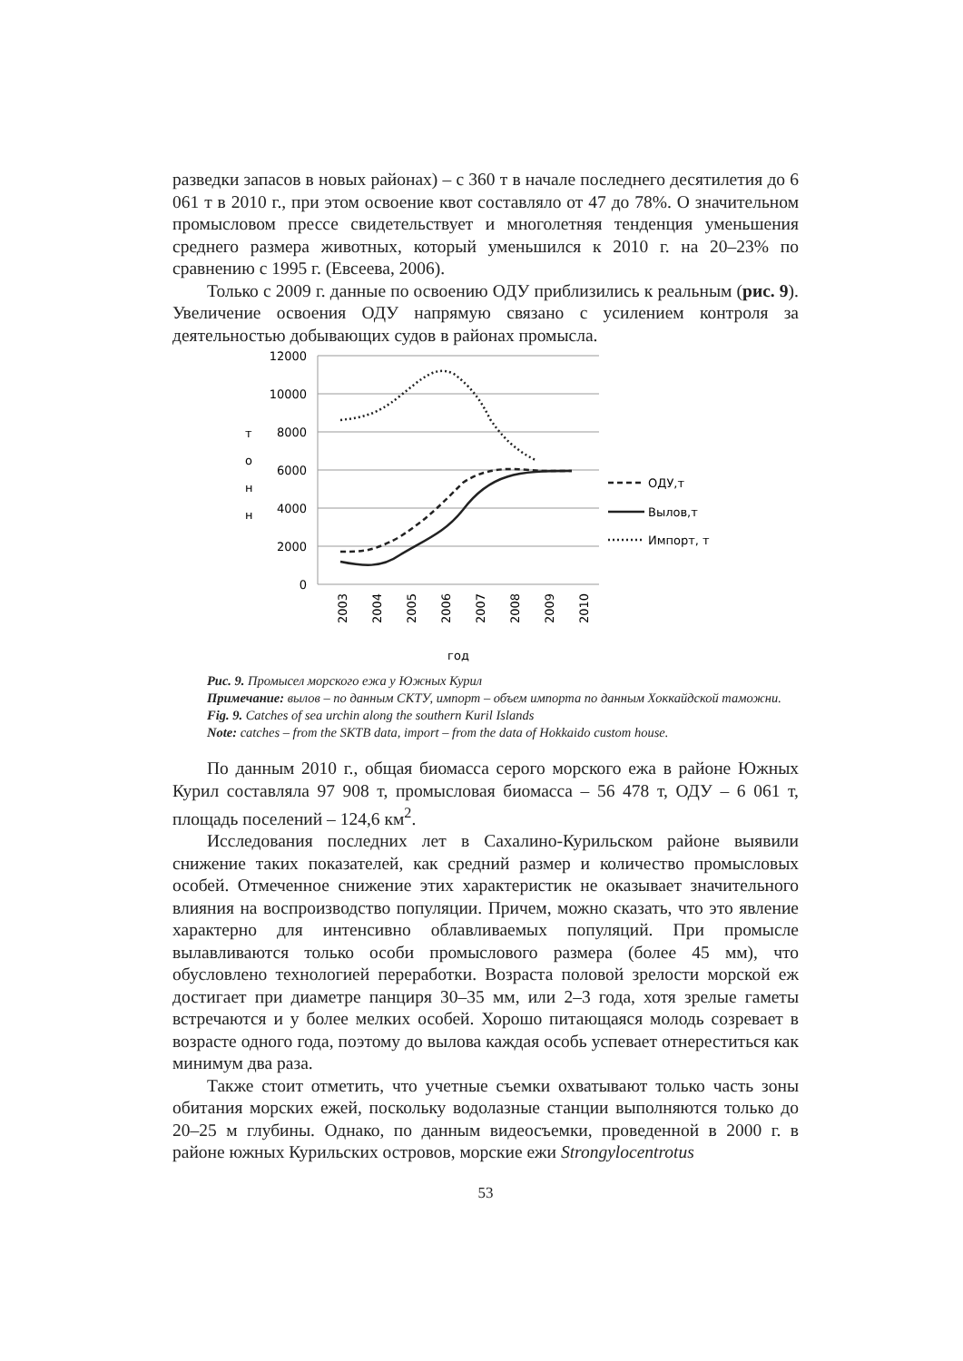разведки запасов в новых районах) – с 360 т в начале последнего десятилетия до 6 061 т в 2010 г., при этом освоение квот составляло от 47 до 78%. О значительном промысловом прессе свидетельствует и многолетняя тенденция уменьшения среднего размера животных, который уменьшился к 2010 г. на 20–23% по сравнению с 1995 г. (Евсеева, 2006).
Только с 2009 г. данные по освоению ОДУ приблизились к реальным (рис. 9). Увеличение освоения ОДУ напрямую связано с усилением контроля за деятельностью добывающих судов в районах промысла.
12000
10000
8000
6000
4000
2000
0
т
о
н
н
2003
2004
2005
2006
2007
2008
2009
2010
год
ОДУ,т
Вылов,т
Импорт, т
Рис. 9. Промысел морского ежа у Южных Курил
Примечание: вылов – по данным СКТУ, импорт – объем импорта по данным Хоккайдской таможни.
Fig. 9. Catches of sea urchin along the southern Kuril Islands
Note: catches – from the SKTB data, import – from the data of Hokkaido custom house.
По данным 2010 г., общая биомасса серого морского ежа в районе Южных Курил составляла 97 908 т, промысловая биомасса – 56 478 т, ОДУ – 6 061 т, площадь поселений – 124,6 км<sup>2</sup>.
Исследования последних лет в Сахалино-Курильском районе выявили снижение таких показателей, как средний размер и количество промысловых особей. Отмеченное снижение этих характеристик не оказывает значительного влияния на воспроизводство популяции. Причем, можно сказать, что это явление характерно для интенсивно облавливаемых популяций. При промысле вылавливаются только особи промыслового размера (более 45 мм), что обусловлено технологией переработки. Возраста половой зрелости морской еж достигает при диаметре панциря 30–35 мм, или 2–3 года, хотя зрелые гаметы встречаются и у более мелких особей. Хорошо питающаяся молодь созревает в возрасте одного года, поэтому до вылова каждая особь успевает отнереститься как минимум два раза.
Также стоит отметить, что учетные съемки охватывают только часть зоны обитания морских ежей, поскольку водолазные станции выполняются только до 20–25 м глубины. Однако, по данным видеосъемки, проведенной в 2000 г. в районе южных Курильских островов, морские ежи Strongylocentrotus
53